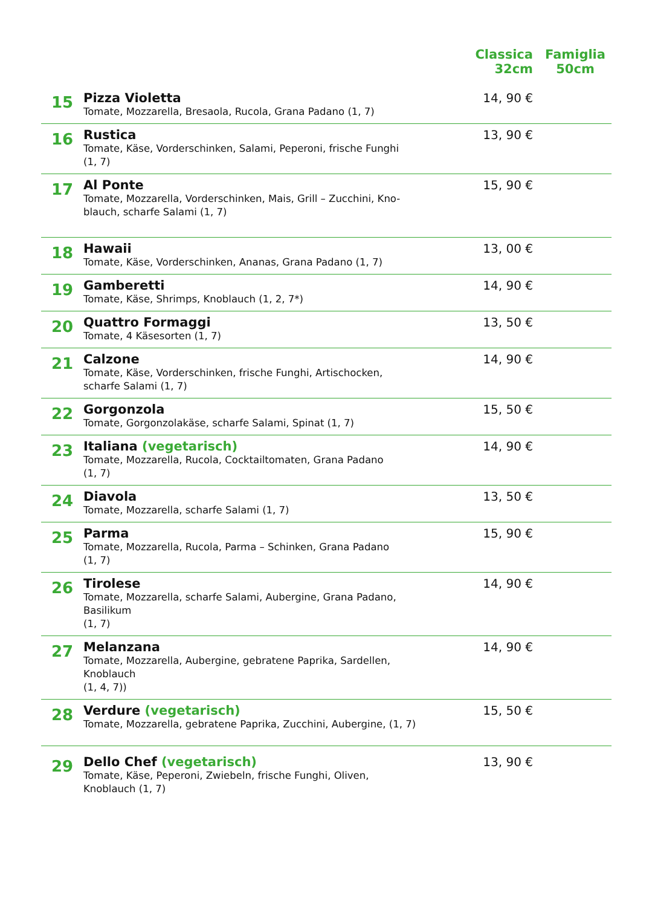| | | Classica 32cm | Famiglia 50cm |
| --- | --- | --- | --- |
| 15 | Pizza Violetta Tomate, Mozzarella, Bresaola, Rucola, Grana Padano (1, 7) | 14, 90 € | |
| 16 | Rustica Tomate, Käse, Vorderschinken, Salami, Peperoni, frische Funghi (1, 7) | 13, 90 € | |
| 17 | Al Ponte Tomate, Mozzarella, Vorderschinken, Mais, Grill – Zucchini, Kno- blauch, scharfe Salami (1, 7) | 15, 90 € | |
| 18 | Hawaii Tomate, Käse, Vorderschinken, Ananas, Grana Padano (1, 7) | 13, 00 € | |
| 19 | Gamberetti Tomate, Käse, Shrimps, Knoblauch (1, 2, 7*) | 14, 90 € | |
| 20 | Quattro Formaggi Tomate, 4 Käsesorten (1, 7) | 13, 50 € | |
| 21 | Calzone Tomate, Käse, Vorderschinken, frische Funghi, Artischocken, scharfe Salami (1, 7) | 14, 90 € | |
| 22 | Gorgonzola Tomate, Gorgonzolakäse, scharfe Salami, Spinat (1, 7) | 15, 50 € | |
| 23 | Italiana (vegetarisch) Tomate, Mozzarella, Rucola, Cocktailtomaten, Grana Padano (1, 7) | 14, 90 € | |
| 24 | Diavola Tomate, Mozzarella, scharfe Salami (1, 7) | 13, 50 € | |
| 25 | Parma Tomate, Mozzarella, Rucola, Parma – Schinken, Grana Padano (1, 7) | 15, 90 € | |
| 26 | Tirolese Tomate, Mozzarella, scharfe Salami, Aubergine, Grana Padano, Basilikum (1, 7) | 14, 90 € | |
| 27 | Melanzana Tomate, Mozzarella, Aubergine, gebratene Paprika, Sardellen, Knoblauch (1, 4, 7)) | 14, 90 € | |
| 28 | Verdure (vegetarisch) Tomate, Mozzarella, gebratene Paprika, Zucchini, Aubergine, (1, 7) | 15, 50 € | |
| 29 | Dello Chef (vegetarisch) Tomate, Käse, Peperoni, Zwiebeln, frische Funghi, Oliven, Knoblauch (1, 7) | 13, 90 € | |